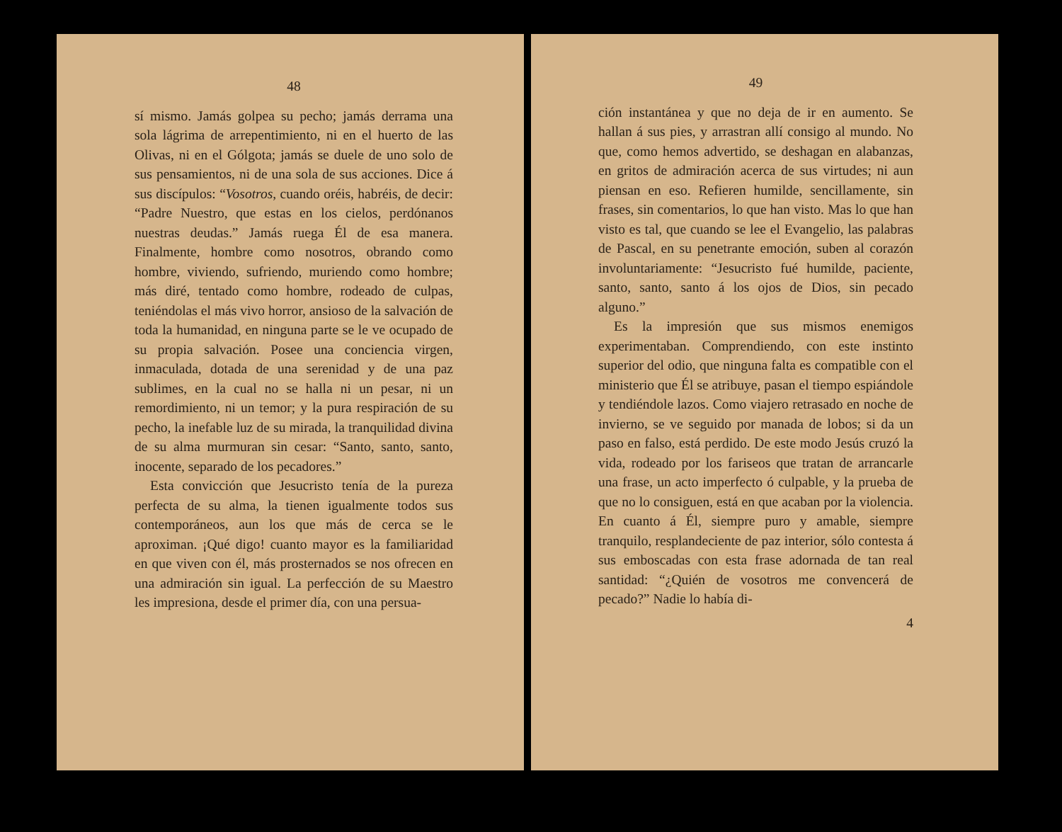48
sí mismo. Jamás golpea su pecho; jamás derrama una sola lágrima de arrepentimiento, ni en el huerto de las Olivas, ni en el Gólgota; jamás se duele de uno solo de sus pensamientos, ni de una sola de sus acciones. Dice á sus discípulos: “Vosotros, cuando oréis, habréis, de decir: “Padre Nuestro, que estas en los cielos, perdónanos nuestras deudas.” Jamás ruega Él de esa manera. Finalmente, hombre como nosotros, obrando como hombre, viviendo, sufriendo, muriendo como hombre; más diré, tentado como hombre, rodeado de culpas, teniéndolas el más vivo horror, ansioso de la salvación de toda la humanidad, en ninguna parte se le ve ocupado de su propia salvación. Posee una conciencia virgen, inmaculada, dotada de una serenidad y de una paz sublimes, en la cual no se halla ni un pesar, ni un remordimiento, ni un temor; y la pura respiración de su pecho, la inefable luz de su mirada, la tranquilidad divina de su alma murmuran sin cesar: “Santo, santo, santo, inocente, separado de los pecadores.”
Esta convicción que Jesucristo tenía de la pureza perfecta de su alma, la tienen igualmente todos sus contemporáneos, aun los que más de cerca se le aproximan. ¡Qué digo! cuanto mayor es la familiaridad en que viven con él, más prosternados se nos ofrecen en una admiración sin igual. La perfección de su Maestro les impresiona, desde el primer día, con una persua-
49
ción instantánea y que no deja de ir en aumento. Se hallan á sus pies, y arrastran allí consigo al mundo. No que, como hemos advertido, se deshagan en alabanzas, en gritos de admiración acerca de sus virtudes; ni aun piensan en eso. Refieren humilde, sencillamente, sin frases, sin comentarios, lo que han visto. Mas lo que han visto es tal, que cuando se lee el Evangelio, las palabras de Pascal, en su penetrante emoción, suben al corazón involuntariamente: “Jesucristo fué humilde, paciente, santo, santo, santo á los ojos de Dios, sin pecado alguno.”
Es la impresión que sus mismos enemigos experimentaban. Comprendiendo, con este instinto superior del odio, que ninguna falta es compatible con el ministerio que Él se atribuye, pasan el tiempo espiándole y tendiéndole lazos. Como viajero retrasado en noche de invierno, se ve seguido por manada de lobos; si da un paso en falso, está perdido. De este modo Jesús cruzó la vida, rodeado por los fariseos que tratan de arrancarle una frase, un acto imperfecto ó culpable, y la prueba de que no lo consiguen, está en que acaban por la violencia. En cuanto á Él, siempre puro y amable, siempre tranquilo, resplandeciente de paz interior, sólo contesta á sus emboscadas con esta frase adornada de tan real santidad: “¿Quién de vosotros me convencerá de pecado?” Nadie lo había di-
4